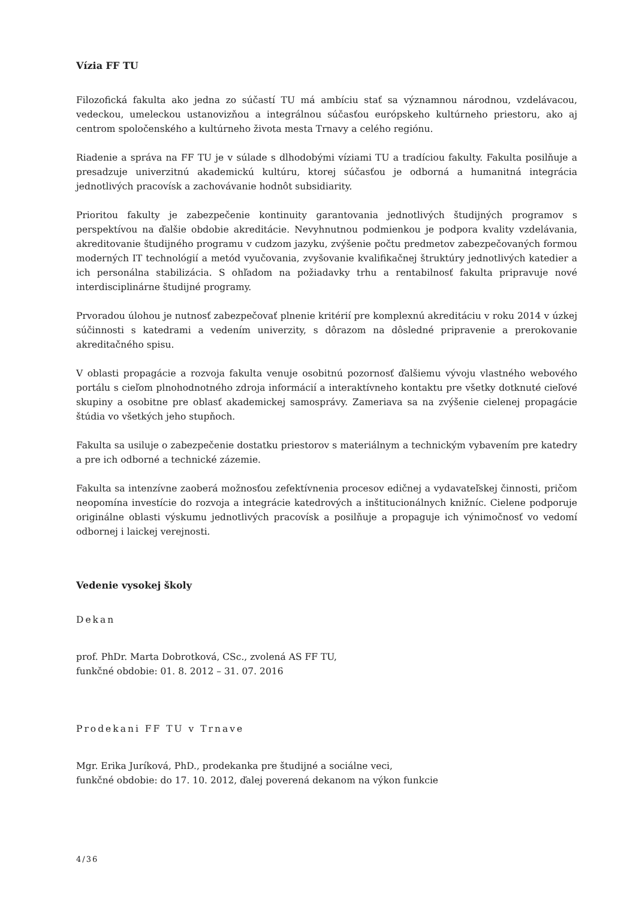Vízia FF TU
Filozofická fakulta ako jedna zo súčastí TU má ambíciu stať sa významnou národnou, vzdelávacou, vedeckou, umeleckou ustanovizňou a integrálnou súčasťou európskeho kultúrneho priestoru, ako aj centrom spoločenského a kultúrneho života mesta Trnavy a celého regiónu.
Riadenie a správa na FF TU je v súlade s dlhodobými víziami TU a tradíciou fakulty. Fakulta posilňuje a presadzuje univerzitnú akademickú kultúru, ktorej súčasťou je odborná a humanitná integrácia jednotlivých pracovísk a zachovávanie hodnôt subsidiarity.
Prioritou fakulty je zabezpečenie kontinuity garantovania jednotlivých študijných programov s perspektívou na ďalšie obdobie akreditácie. Nevyhnutnou podmienkou je podpora kvality vzdelávania, akreditovanie študijného programu v cudzom jazyku, zvýšenie počtu predmetov zabezpečovaných formou moderných IT technológií a metód vyučovania, zvyšovanie kvalifikačnej štruktúry jednotlivých katedier a ich personálna stabilizácia. S ohľadom na požiadavky trhu a rentabilnosť fakulta pripravuje nové interdisciplinárne študijné programy.
Prvoradou úlohou je nutnosť zabezpečovať plnenie kritérií pre komplexnú akreditáciu v roku 2014 v úzkej súčinnosti s katedrami a vedením univerzity, s dôrazom na dôsledné pripravenie a prerokovanie akreditačného spisu.
V oblasti propagácie a rozvoja fakulta venuje osobitnú pozornosť ďalšiemu vývoju vlastného webového portálu s cieľom plnohodnotného zdroja informácií a interaktívneho kontaktu pre všetky dotknuté cieľové skupiny a osobitne pre oblasť akademickej samosprávy. Zameriava sa na zvýšenie cielenej propagácie štúdia vo všetkých jeho stupňoch.
Fakulta sa usiluje o zabezpečenie dostatku priestorov s materiálnym a technickým vybavením pre katedry a pre ich odborné a technické zázemie.
Fakulta sa intenzívne zaoberá možnosťou zefektívnenia procesov edičnej a vydavateľskej činnosti, pričom neopomína investície do rozvoja a integrácie katedrových a inštitucionálnych knižníc. Cielene podporuje originálne oblasti výskumu jednotlivých pracovísk a posilňuje a propaguje ich výnimočnosť vo vedomí odbornej i laickej verejnosti.
Vedenie vysokej školy
Dekan
prof. PhDr. Marta Dobrotková, CSc., zvolená AS FF TU,
funkčné obdobie: 01. 8. 2012 – 31. 07. 2016
Prodekani FF TU v Trnave
Mgr. Erika Juríková, PhD., prodekanka pre študijné a sociálne veci,
funkčné obdobie: do 17. 10. 2012, ďalej poverená dekanom na výkon funkcie
4/36